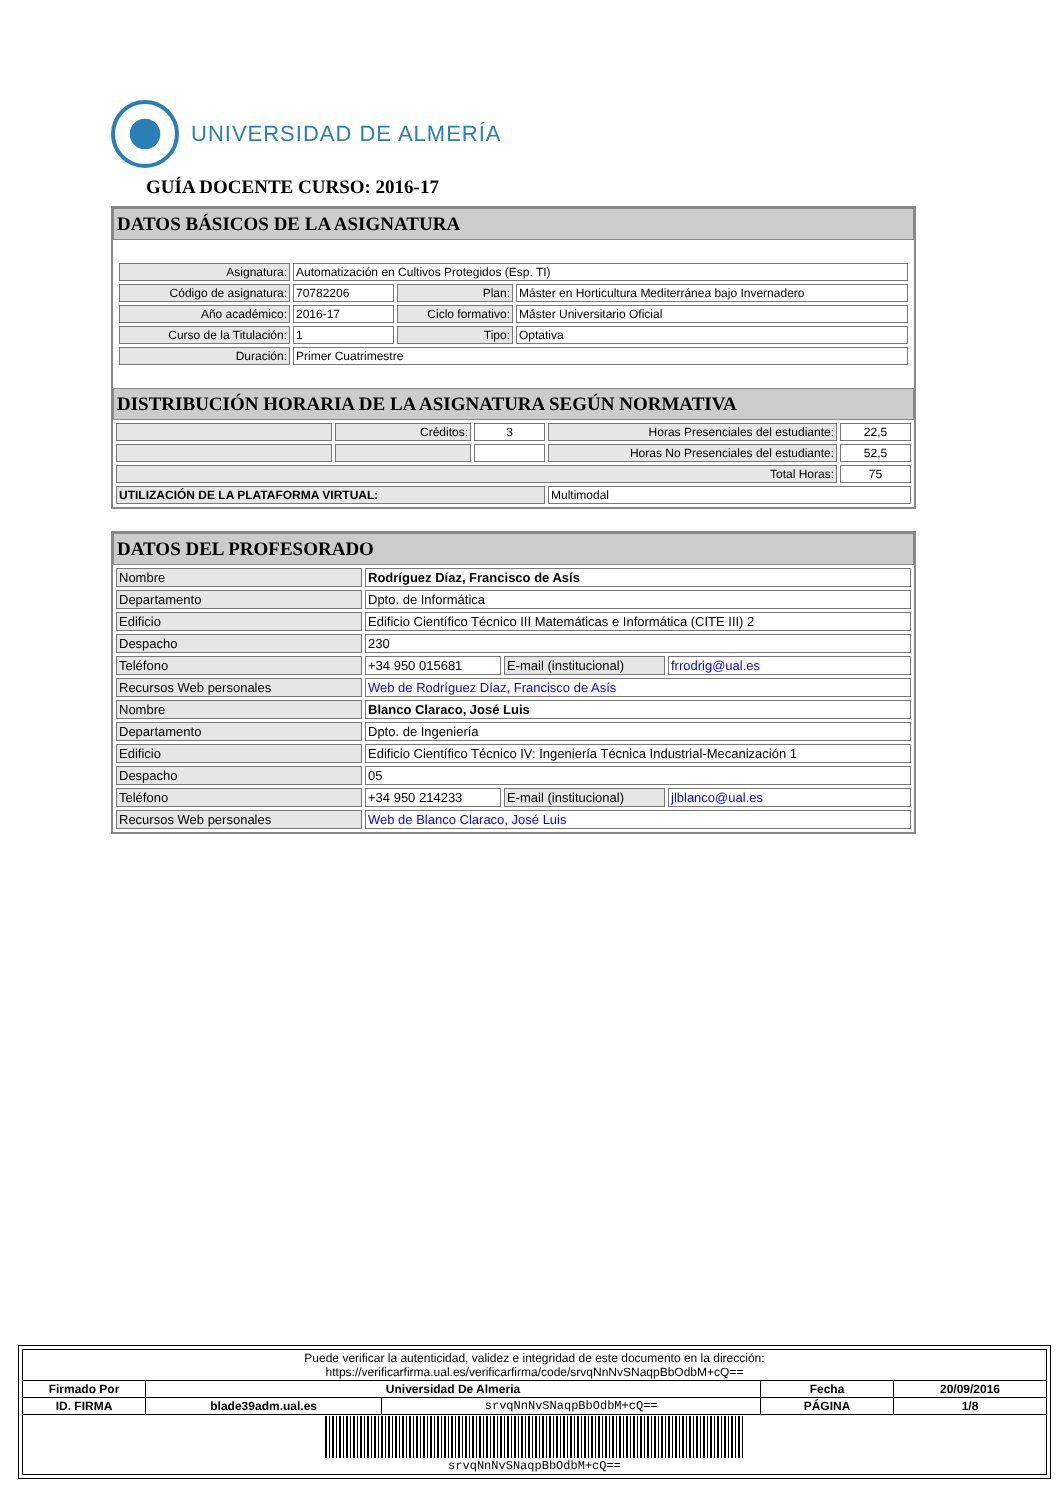UNIVERSIDAD DE ALMERÍA
GUÍA DOCENTE CURSO: 2016-17
DATOS BÁSICOS DE LA ASIGNATURA
| Asignatura: | Automatización en Cultivos Protegidos (Esp. TI) | | |
| Código de asignatura: | 70782206 | Plan: | Máster en Horticultura Mediterránea bajo Invernadero |
| Año académico: | 2016-17 | Ciclo formativo: | Máster Universitario Oficial |
| Curso de la Titulación: | 1 | Tipo: | Optativa |
| Duración: | Primer Cuatrimestre | | |
DISTRIBUCIÓN HORARIA DE LA ASIGNATURA SEGÚN NORMATIVA
| | Créditos: | 3 | Horas Presenciales del estudiante: | 22,5 |
| | | | Horas No Presenciales del estudiante: | 52,5 |
| Total Horas: | | | | 75 |
| UTILIZACIÓN DE LA PLATAFORMA VIRTUAL: | | | Multimodal | |
DATOS DEL PROFESORADO
| Nombre | Rodríguez Díaz, Francisco de Asís | | |
| Departamento | Dpto. de Informática | | |
| Edificio | Edificio Científico Técnico III Matemáticas e Informática (CITE III) 2 | | |
| Despacho | 230 | | |
| Teléfono | +34 950 015681 | E-mail (institucional) | frrodrig@ual.es |
| Recursos Web personales | Web de Rodríguez Díaz, Francisco de Asís | | |
| Nombre | Blanco Claraco, José Luis | | |
| Departamento | Dpto. de Ingeniería | | |
| Edificio | Edificio Científico Técnico IV: Ingeniería Técnica Industrial-Mecanización 1 | | |
| Despacho | 05 | | |
| Teléfono | +34 950 214233 | E-mail (institucional) | jlblanco@ual.es |
| Recursos Web personales | Web de Blanco Claraco, José Luis | | |
| Puede verificar la autenticidad, validez e integridad de este documento en la dirección: https://verificarfirma.ual.es/verificarfirma/code/srvqNnNvSNaqpBbOdbM+cQ== | | | | |
| Firmado Por | Universidad De Almeria | | Fecha | 20/09/2016 |
| ID. FIRMA | blade39adm.ual.es | srvqNnNvSNaqpBbOdbM+cQ== | PÁGINA | 1/8 |
| srvqNnNvSNaqpBbOdbM+cQ== | | | | |